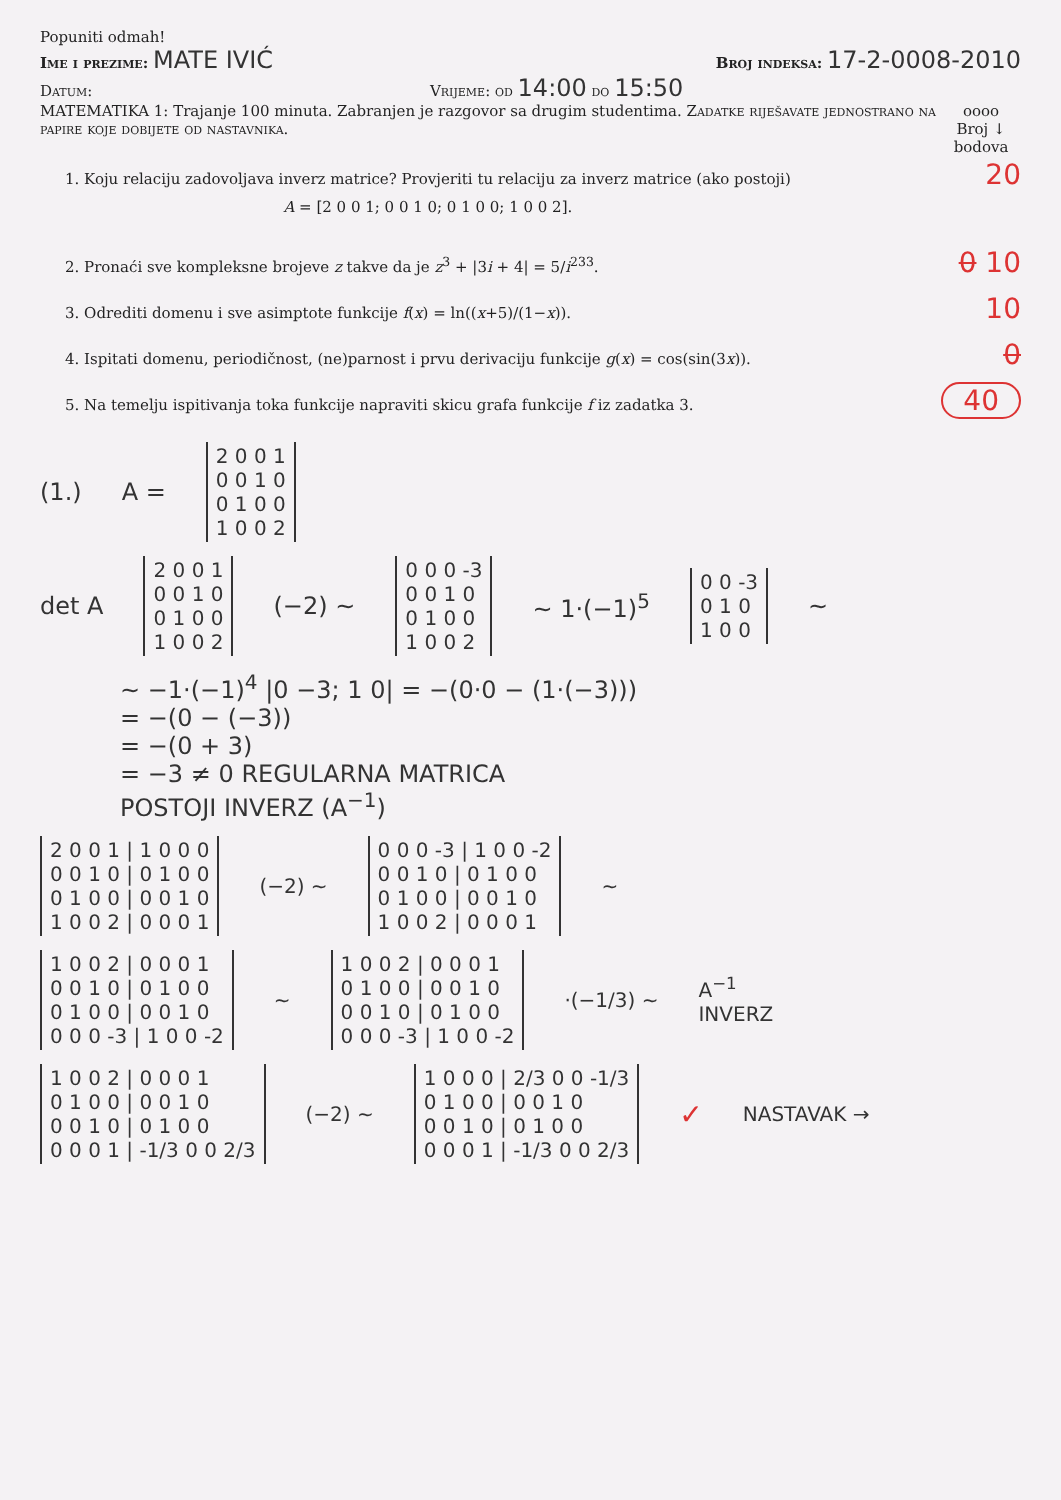Popuniti odmah!
Ime i prezime: MATE IVIĆ
Broj indeksa: 17-2-0008-2010
Datum: Vrijeme: od 14:00 do 15:50
MATEMATIKA 1: Trajanje 100 minuta. Zabranjen je razgovor sa drugim studentima. Zadatke riješavate jednostrano na papire koje dobijete od nastavnika.
oooo
Broj ↓
bodova
1. Koju relaciju zadovoljava inverz matrice? Provjeriti tu relaciju za inverz matrice (ako postoji)
A = [2 0 0 1; 0 0 1 0; 0 1 0 0; 1 0 0 2].
20
2. Pronaći sve kompleksne brojeve z takve da je z<sup>3</sup> + |3i + 4| = 5/i<sup>233</sup>.
0 10
3. Odrediti domenu i sve asimptote funkcije f(x) = ln((x+5)/(1−x)).
10
4. Ispitati domenu, periodičnost, (ne)parnost i prvu derivaciju funkcije g(x) = cos(sin(3x)).
0
5. Na temelju ispitivanja toka funkcije napraviti skicu grafa funkcije f iz zadatka 3.
40
(1.) A =
2 0 0 1
0 0 1 0
0 1 0 0
1 0 0 2
det A
2 0 0 1
0 0 1 0
0 1 0 0
1 0 0 2
(−2) ~
0 0 0 -3
0 0 1 0
0 1 0 0
1 0 0 2
~ 1·(−1)<sup>5</sup>
0 0 -3
0 1 0
1 0 0
~
~ −1·(−1)<sup>4</sup> |0 −3; 1 0| = −(0·0 − (1·(−3)))
= −(0 − (−3))
= −(0 + 3)
= −3 ≠ 0 REGULARNA MATRICA
POSTOJI INVERZ (A<sup>−1</sup>)
2 0 0 1 | 1 0 0 0
0 0 1 0 | 0 1 0 0
0 1 0 0 | 0 0 1 0
1 0 0 2 | 0 0 0 1
(−2) ~
0 0 0 -3 | 1 0 0 -2
0 0 1 0 | 0 1 0 0
0 1 0 0 | 0 0 1 0
1 0 0 2 | 0 0 0 1
~
1 0 0 2 | 0 0 0 1
0 0 1 0 | 0 1 0 0
0 1 0 0 | 0 0 1 0
0 0 0 -3 | 1 0 0 -2
~
1 0 0 2 | 0 0 0 1
0 1 0 0 | 0 0 1 0
0 0 1 0 | 0 1 0 0
0 0 0 -3 | 1 0 0 -2
·(−1/3) ~ A<sup>−1</sup>
INVERZ
1 0 0 2 | 0 0 0 1
0 1 0 0 | 0 0 1 0
0 0 1 0 | 0 1 0 0
0 0 0 1 | -1/3 0 0 2/3
(−2) ~
1 0 0 0 | 2/3 0 0 -1/3
0 1 0 0 | 0 0 1 0
0 0 1 0 | 0 1 0 0
0 0 0 1 | -1/3 0 0 2/3
✓ NASTAVAK →